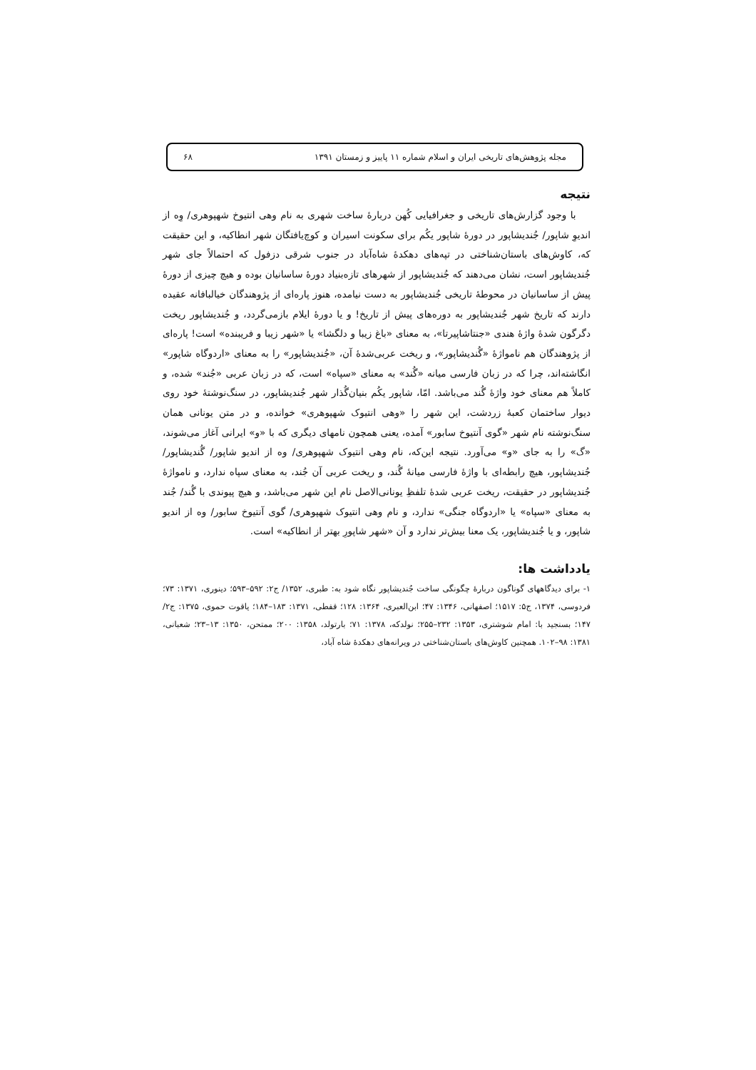مجله پژوهش‌های تاریخی ایران و اسلام شماره ۱۱ پاییز و زمستان ۱۳۹۱ ۶۸
نتیجه
با وجود گزارش‌های تاریخی و جغرافیایی کُهن دربارهٔ ساخت شهری به نام وهی انتیوخ شهپوهری/ وِه از اندیوِ شاپور/ جُندیشاپور در دورهٔ شاپور یکُم برای سکونت اسیران و کوچ‌یافتگان شهر انطاکیه، و این حقیقت که، کاوش‌های باستان‌شناختی در تپه‌های دهکدهٔ شاه‌آباد در جنوب شرقی دزفول که احتمالاً جای شهر جُندیشاپور است، نشان می‌دهند که جُندیشاپور از شهرهای تازه‌بنیاد دورهٔ ساسانیان بوده و هیچ چیزی از دورهٔ پیش از ساسانیان در محوطهٔ تاریخی جُندیشاپور به دست نیامده، هنوز پاره‌ای از پژوهندگان خیالبافانه عقیده دارند که تاریخ شهر جُندیشاپور به دوره‌های پیش از تاریخ! و یا دورهٔ ایلام بازمی‌گردد، و جُندیشاپور ریخت دگرگون شدهٔ واژهٔ هندی «جنتاشاپیرتا»، به معنای «باغ زیبا و دلگشا» یا «شهر زیبا و فریبنده» است! پاره‌ای از پژوهندگان هم نامواژهٔ «گُندیشاپور»، و ریخت عربی‌شدهٔ آن، «جُندیشاپور» را به معنای «اردوگاه شاپور» انگاشته‌اند، چرا که در زبان فارسی میانه «گُند» به معنای «سپاه» است، که در زبان عربی «جُند» شده، و کاملاً هم معنای خود واژهٔ گُند می‌باشد. امّا، شاپور یکُم بنیان‌گُذار شهر جُندیشاپور، در سنگ‌نوشتهٔ خود روی دیوار ساختمان کعبهٔ زردشت، این شهر را «وهی انتیوک شهپوهری» خوانده، و در متن یونانی همان سنگ‌نوشته نام شهر «گوی آنتیوخ سابور» آمده، یعنی همچون نامهای دیگری که با «و» ایرانی آغاز می‌شوند، «گ» را به جای «و» می‌آورد. نتیجه این‌که، نام وهی انتیوک شهپوهری/ وه از اندیو شاپور/ گُندیشاپور/ جُندیشاپور، هیچ رابطه‌ای با واژهٔ فارسی میانهٔ گُند، و ریخت عربی آن جُند، به معنای سپاه ندارد، و نامواژهٔ جُندیشاپور در حقیقت، ریخت عربی شدهٔ تلفظِ یونانی‌الاصل نام این شهر می‌باشد، و هیچ پیوندی با گُند/ جُند به معنای «سپاه» یا «اردوگاه جنگی» ندارد، و نام وهی انتیوک شهپوهری/ گوی آنتیوخ سابور/ وه از اندیو شاپور، و یا جُندیشاپور، یک معنا بیش‌تر ندارد و آن «شهر شاپورِ بهتر از انطاکیه» است.
یادداشت ها:
۱- برای دیدگاههای گوناگون دربارهٔ چگونگی ساخت جُندیشاپور نگاه شود به: طبری، ۱۳۵۲/ ج۲: ۵۹۲–۵۹۳؛ دینوری، ۱۳۷۱: ۷۳؛ فردوسی، ۱۳۷۴، ج۵: ۱۵۱۷؛ اصفهانی، ۱۳۴۶: ۴۷؛ ابن‌العبری، ۱۳۶۴: ۱۲۸؛ قفطی، ۱۳۷۱: ۱۸۳–۱۸۴؛ یاقوت حموی، ۱۳۷۵: ج۲/ ۱۴۷؛ بسنجید با: امام شوشتری، ۱۳۵۳: ۲۳۲–۲۵۵؛ نولدکه، ۱۳۷۸: ۷۱؛ بارتولد، ۱۳۵۸: ۲۰۰؛ ممتحن، ۱۳۵۰: ۱۳–۲۳؛ شعبانی، ۱۳۸۱: ۹۸–۱۰۲. همچنین کاوش‌های باستان‌شناختی در ویرانه‌های دهکدهٔ شاه آباد،